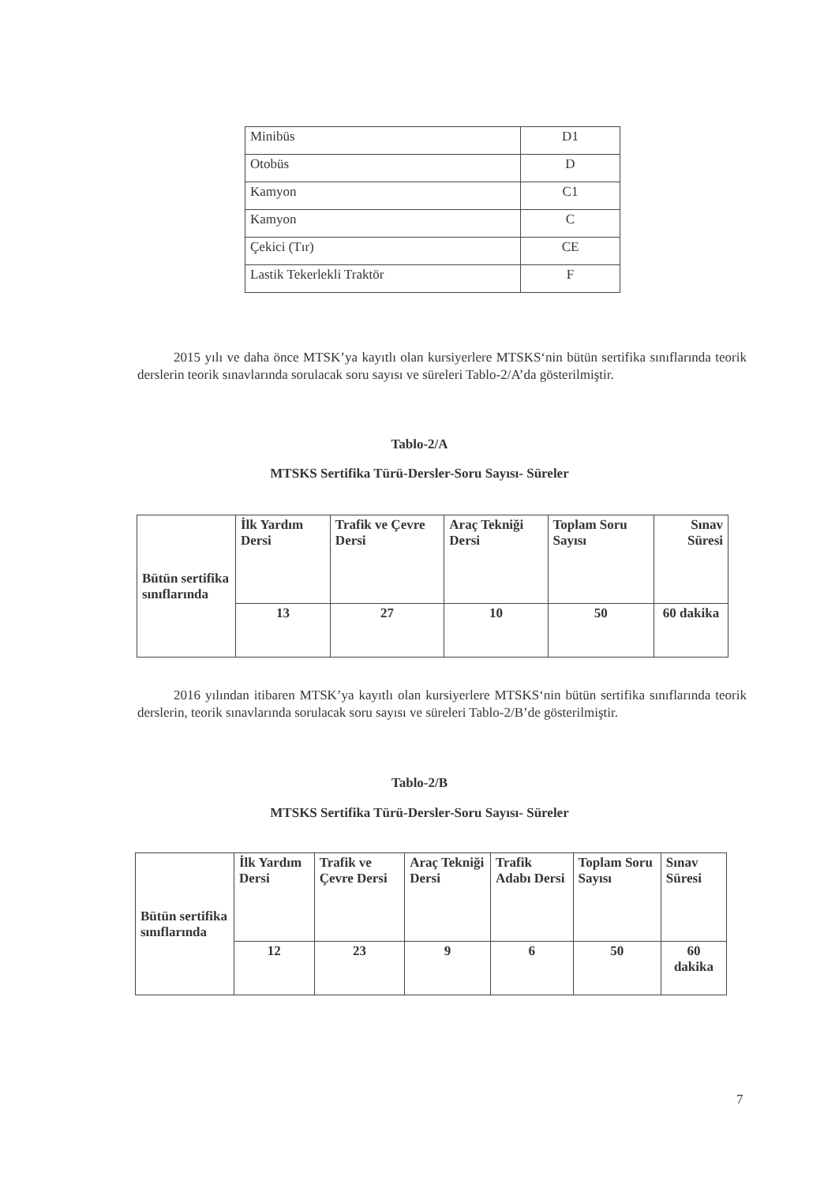| Minibüs | D1 |
| Otobüs | D |
| Kamyon | C1 |
| Kamyon | C |
| Çekici (Tır) | CE |
| Lastik Tekerlekli Traktör | F |
2015 yılı ve daha önce MTSK’ya kayıtlı olan kursiyerlere MTSKS‘nin bütün sertifika sınıflarında teorik derslerin teorik sınavlarında sorulacak soru sayısı ve süreleri Tablo-2/A’da gösterilmiştir.
Tablo-2/A
MTSKS Sertifika Türü-Dersler-Soru Sayısı- Süreler
| Bütün sertifika sınıflarında | İlk Yardım Dersi | Trafik ve Çevre Dersi | Araç Tekniği Dersi | Toplam Soru Sayısı | Sınav Süresi |
| | 13 | 27 | 10 | 50 | 60 dakika |
2016 yılından itibaren MTSK’ya kayıtlı olan kursiyerlere MTSKS‘nin bütün sertifika sınıflarında teorik derslerin, teorik sınavlarında sorulacak soru sayısı ve süreleri Tablo-2/B’de gösterilmiştir.
Tablo-2/B
MTSKS Sertifika Türü-Dersler-Soru Sayısı- Süreler
| Bütün sertifika sınıflarında | İlk Yardım Dersi | Trafik ve Çevre Dersi | Araç Tekniği Dersi | Trafik Adabı Dersi | Toplam Soru Sayısı | Sınav Süresi |
| | 12 | 23 | 9 | 6 | 50 | 60 dakika |
7